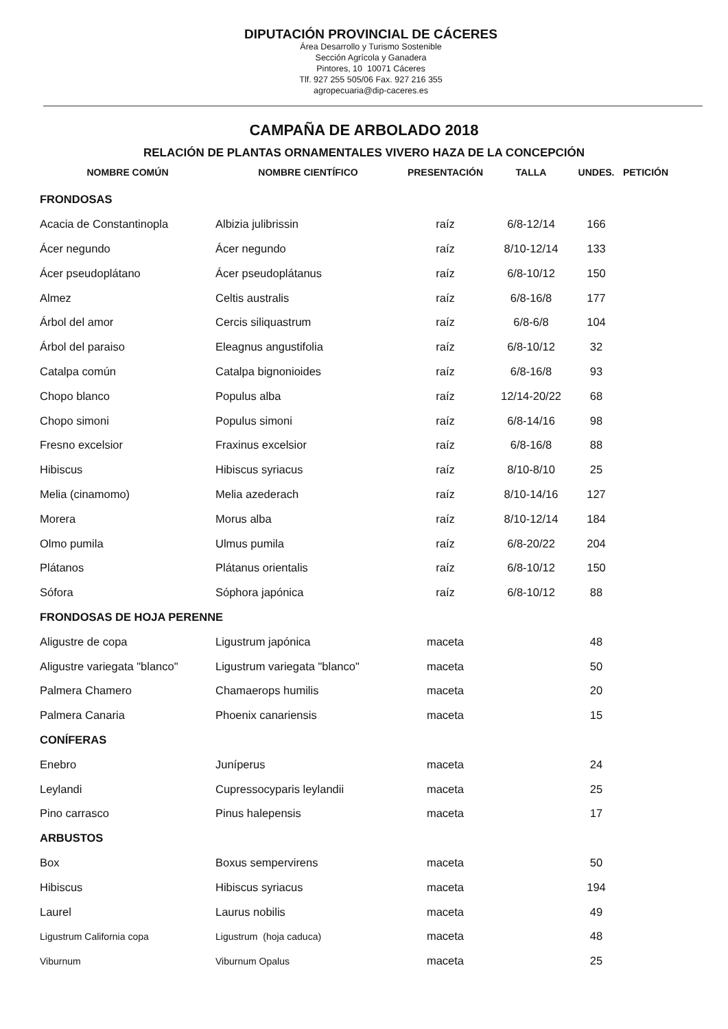DIPUTACIÓN PROVINCIAL DE CÁCERES
Área Desarrollo y Turismo Sostenible
Sección Agrícola y Ganadera
Pintores, 10 10071 Cáceres
Tlf. 927 255 505/06 Fax. 927 216 355
agropecuaria@dip-caceres.es
CAMPAÑA DE ARBOLADO 2018
RELACIÓN DE PLANTAS ORNAMENTALES VIVERO HAZA DE LA CONCEPCIÓN
| NOMBRE COMÚN | NOMBRE CIENTÍFICO | PRESENTACIÓN | TALLA | UNDES. | PETICIÓN |
| --- | --- | --- | --- | --- | --- |
| FRONDOSAS | | | | | |
| Acacia de Constantinopla | Albizia julibrissin | raíz | 6/8-12/14 | 166 | |
| Ácer negundo | Ácer negundo | raíz | 8/10-12/14 | 133 | |
| Ácer pseudoplátano | Ácer pseudoplátanus | raíz | 6/8-10/12 | 150 | |
| Almez | Celtis australis | raíz | 6/8-16/8 | 177 | |
| Árbol del amor | Cercis siliquastrum | raíz | 6/8-6/8 | 104 | |
| Árbol del paraiso | Eleagnus angustifolia | raíz | 6/8-10/12 | 32 | |
| Catalpa común | Catalpa bignonioides | raíz | 6/8-16/8 | 93 | |
| Chopo blanco | Populus alba | raíz | 12/14-20/22 | 68 | |
| Chopo simoni | Populus simoni | raíz | 6/8-14/16 | 98 | |
| Fresno excelsior | Fraxinus excelsior | raíz | 6/8-16/8 | 88 | |
| Hibiscus | Hibiscus syriacus | raíz | 8/10-8/10 | 25 | |
| Melia (cinamomo) | Melia azederach | raíz | 8/10-14/16 | 127 | |
| Morera | Morus alba | raíz | 8/10-12/14 | 184 | |
| Olmo pumila | Ulmus pumila | raíz | 6/8-20/22 | 204 | |
| Plátanos | Plátanus orientalis | raíz | 6/8-10/12 | 150 | |
| Sófora | Sóphora japónica | raíz | 6/8-10/12 | 88 | |
| FRONDOSAS DE HOJA PERENNE | | | | | |
| Aligustre de copa | Ligustrum japónica | maceta | | 48 | |
| Aligustre variegata "blanco" | Ligustrum variegata "blanco" | maceta | | 50 | |
| Palmera Chamero | Chamaerops humilis | maceta | | 20 | |
| Palmera Canaria | Phoenix canariensis | maceta | | 15 | |
| CONÍFERAS | | | | | |
| Enebro | Juníperus | maceta | | 24 | |
| Leylandi | Cupressocyparis leylandii | maceta | | 25 | |
| Pino carrasco | Pinus halepensis | maceta | | 17 | |
| ARBUSTOS | | | | | |
| Box | Boxus sempervirens | maceta | | 50 | |
| Hibiscus | Hibiscus syriacus | maceta | | 194 | |
| Laurel | Laurus nobilis | maceta | | 49 | |
| Ligustrum California copa | Ligustrum (hoja caduca) | maceta | | 48 | |
| Viburnum | Viburnum Opalus | maceta | | 25 | |